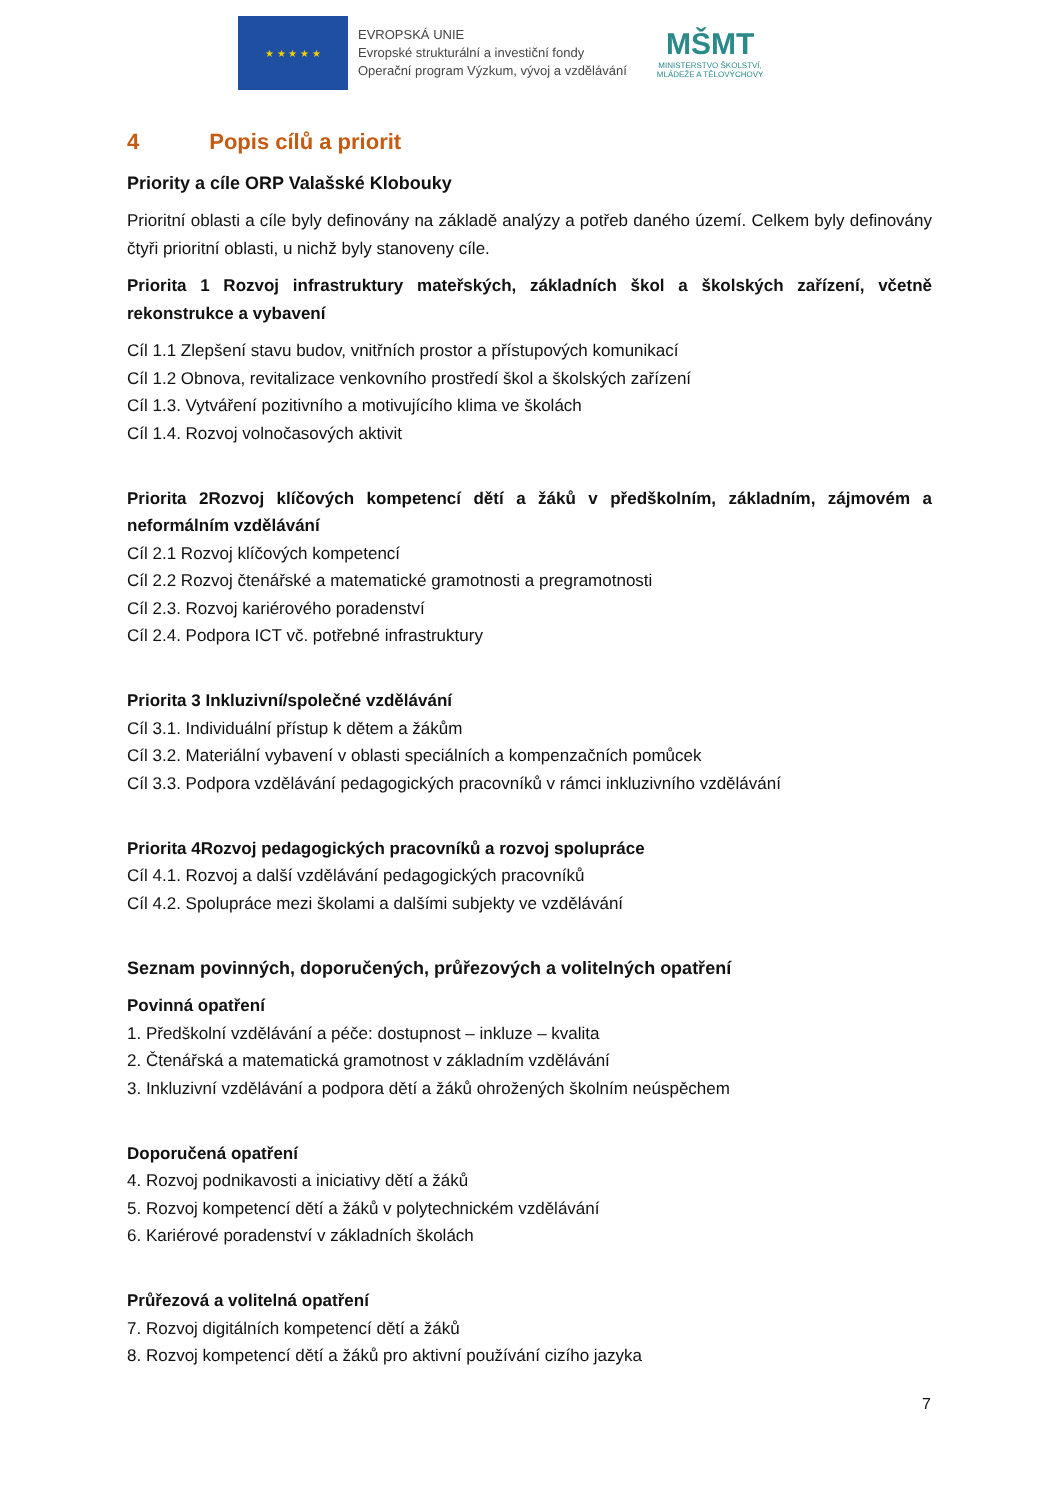★ ★ ★ ★ ★
EVROPSKÁ UNIE
Evropské strukturální a investiční fondy
Operační program Výzkum, vývoj a vzdělávání
MŠMT
MINISTERSTVO ŠKOLSTVÍ,
MLÁDEŽE A TĚLOVÝCHOVY
4 Popis cílů a priorit
Priority a cíle ORP Valašské Klobouky
Prioritní oblasti a cíle byly definovány na základě analýzy a potřeb daného území. Celkem byly definovány čtyři prioritní oblasti, u nichž byly stanoveny cíle.
Priorita 1 Rozvoj infrastruktury mateřských, základních škol a školských zařízení, včetně rekonstrukce a vybavení
Cíl 1.1 Zlepšení stavu budov, vnitřních prostor a přístupových komunikací
Cíl 1.2 Obnova, revitalizace venkovního prostředí škol a školských zařízení
Cíl 1.3. Vytváření pozitivního a motivujícího klima ve školách
Cíl 1.4. Rozvoj volnočasových aktivit
Priorita 2Rozvoj klíčových kompetencí dětí a žáků v předškolním, základním, zájmovém a neformálním vzdělávání
Cíl 2.1 Rozvoj klíčových kompetencí
Cíl 2.2 Rozvoj čtenářské a matematické gramotnosti a pregramotnosti
Cíl 2.3. Rozvoj kariérového poradenství
Cíl 2.4. Podpora ICT vč. potřebné infrastruktury
Priorita 3 Inkluzivní/společné vzdělávání
Cíl 3.1. Individuální přístup k dětem a žákům
Cíl 3.2. Materiální vybavení v oblasti speciálních a kompenzačních pomůcek
Cíl 3.3. Podpora vzdělávání pedagogických pracovníků v rámci inkluzivního vzdělávání
Priorita 4Rozvoj pedagogických pracovníků a rozvoj spolupráce
Cíl 4.1. Rozvoj a další vzdělávání pedagogických pracovníků
Cíl 4.2. Spolupráce mezi školami a dalšími subjekty ve vzdělávání
Seznam povinných, doporučených, průřezových a volitelných opatření
Povinná opatření
1. Předškolní vzdělávání a péče: dostupnost – inkluze – kvalita
2. Čtenářská a matematická gramotnost v základním vzdělávání
3. Inkluzivní vzdělávání a podpora dětí a žáků ohrožených školním neúspěchem
Doporučená opatření
4. Rozvoj podnikavosti a iniciativy dětí a žáků
5. Rozvoj kompetencí dětí a žáků v polytechnickém vzdělávání
6. Kariérové poradenství v základních školách
Průřezová a volitelná opatření
7. Rozvoj digitálních kompetencí dětí a žáků
8. Rozvoj kompetencí dětí a žáků pro aktivní používání cizího jazyka
7